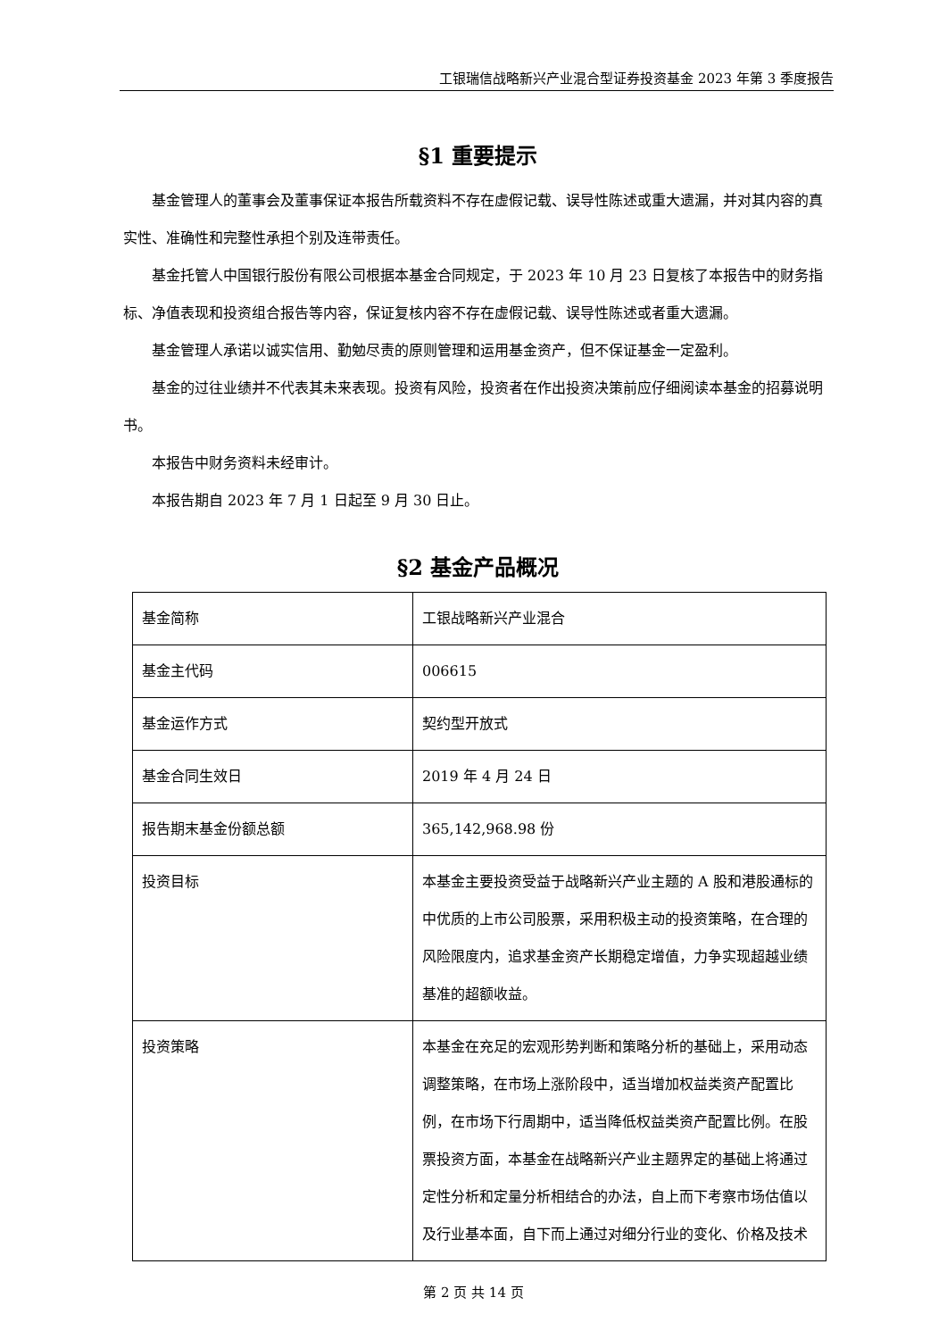工银瑞信战略新兴产业混合型证券投资基金 2023 年第 3 季度报告
§1 重要提示
基金管理人的董事会及董事保证本报告所载资料不存在虚假记载、误导性陈述或重大遗漏，并对其内容的真实性、准确性和完整性承担个别及连带责任。
基金托管人中国银行股份有限公司根据本基金合同规定，于 2023 年 10 月 23 日复核了本报告中的财务指标、净值表现和投资组合报告等内容，保证复核内容不存在虚假记载、误导性陈述或者重大遗漏。
基金管理人承诺以诚实信用、勤勉尽责的原则管理和运用基金资产，但不保证基金一定盈利。
基金的过往业绩并不代表其未来表现。投资有风险，投资者在作出投资决策前应仔细阅读本基金的招募说明书。
本报告中财务资料未经审计。
本报告期自 2023 年 7 月 1 日起至 9 月 30 日止。
§2 基金产品概况
| 基金简称 | 工银战略新兴产业混合 |
| 基金主代码 | 006615 |
| 基金运作方式 | 契约型开放式 |
| 基金合同生效日 | 2019 年 4 月 24 日 |
| 报告期末基金份额总额 | 365,142,968.98 份 |
| 投资目标 | 本基金主要投资受益于战略新兴产业主题的 A 股和港股通标的中优质的上市公司股票，采用积极主动的投资策略，在合理的风险限度内，追求基金资产长期稳定增值，力争实现超越业绩基准的超额收益。 |
| 投资策略 | 本基金在充足的宏观形势判断和策略分析的基础上，采用动态调整策略，在市场上涨阶段中，适当增加权益类资产配置比例，在市场下行周期中，适当降低权益类资产配置比例。在股票投资方面，本基金在战略新兴产业主题界定的基础上将通过定性分析和定量分析相结合的办法，自上而下考察市场估值以及行业基本面，自下而上通过对细分行业的变化、价格及技术 |
第 2 页 共 14 页